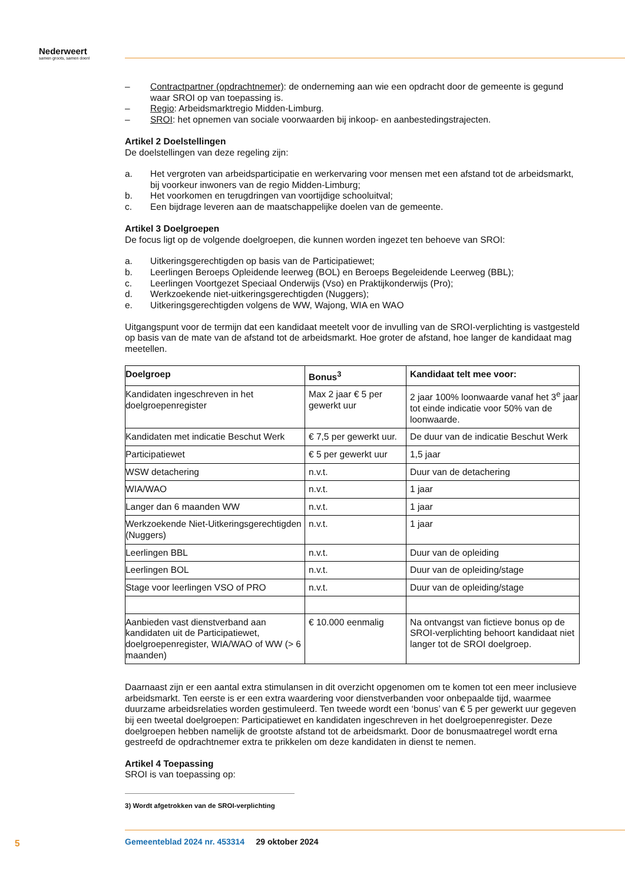Nederweert
samen groots, samen doen!
– Contractpartner (opdrachtnemer): de onderneming aan wie een opdracht door de gemeente is gegund waar SROI op van toepassing is.
– Regio: Arbeidsmarktregio Midden-Limburg.
– SROI: het opnemen van sociale voorwaarden bij inkoop- en aanbestedingstrajecten.
Artikel 2 Doelstellingen
De doelstellingen van deze regeling zijn:
a. Het vergroten van arbeidsparticipatie en werkervaring voor mensen met een afstand tot de arbeidsmarkt, bij voorkeur inwoners van de regio Midden-Limburg;
b. Het voorkomen en terugdringen van voortijdige schooluitval;
c. Een bijdrage leveren aan de maatschappelijke doelen van de gemeente.
Artikel 3 Doelgroepen
De focus ligt op de volgende doelgroepen, die kunnen worden ingezet ten behoeve van SROI:
a. Uitkeringsgerechtigden op basis van de Participatiewet;
b. Leerlingen Beroeps Opleidende leerweg (BOL) en Beroeps Begeleidende Leerweg (BBL);
c. Leerlingen Voortgezet Speciaal Onderwijs (Vso) en Praktijkonderwijs (Pro);
d. Werkzoekende niet-uitkeringsgerechtigden (Nuggers);
e. Uitkeringsgerechtigden volgens de WW, Wajong, WIA en WAO
Uitgangspunt voor de termijn dat een kandidaat meetelt voor de invulling van de SROI-verplichting is vastgesteld op basis van de mate van de afstand tot de arbeidsmarkt. Hoe groter de afstand, hoe langer de kandidaat mag meetellen.
| Doelgroep | Bonus<sup>3</sup> | Kandidaat telt mee voor: |
| --- | --- | --- |
| Kandidaten ingeschreven in het doelgroepenregister | Max 2 jaar € 5 per gewerkt uur | 2 jaar 100% loonwaarde vanaf het 3<sup>e</sup> jaar tot einde indicatie voor 50% van de loonwaarde. |
| Kandidaten met indicatie Beschut Werk | € 7,5 per gewerkt uur. | De duur van de indicatie Beschut Werk |
| Participatiewet | € 5 per gewerkt uur | 1,5 jaar |
| WSW detachering | n.v.t. | Duur van de detachering |
| WIA/WAO | n.v.t. | 1 jaar |
| Langer dan 6 maanden WW | n.v.t. | 1 jaar |
| Werkzoekende Niet-Uitkeringsgerechtigden (Nuggers) | n.v.t. | 1 jaar |
| Leerlingen BBL | n.v.t. | Duur van de opleiding |
| Leerlingen BOL | n.v.t. | Duur van de opleiding/stage |
| Stage voor leerlingen VSO of PRO | n.v.t. | Duur van de opleiding/stage |
| Aanbieden vast dienstverband aan kandidaten uit de Participatiewet, doelgroepenregister, WIA/WAO of WW (> 6 maanden) | € 10.000 eenmalig | Na ontvangst van fictieve bonus op de SROI-verplichting behoort kandidaat niet langer tot de SROI doelgroep. |
Daarnaast zijn er een aantal extra stimulansen in dit overzicht opgenomen om te komen tot een meer inclusieve arbeidsmarkt. Ten eerste is er een extra waardering voor dienstverbanden voor onbepaalde tijd, waarmee duurzame arbeidsrelaties worden gestimuleerd. Ten tweede wordt een ‘bonus’ van € 5 per gewerkt uur gegeven bij een tweetal doelgroepen: Participatiewet en kandidaten ingeschreven in het doelgroepenregister. Deze doelgroepen hebben namelijk de grootste afstand tot de arbeidsmarkt. Door de bonusmaatregel wordt erna gestreefd de opdrachtnemer extra te prikkelen om deze kandidaten in dienst te nemen.
Artikel 4 Toepassing
SROI is van toepassing op:
3) Wordt afgetrokken van de SROI-verplichting
5
Gemeenteblad 2024 nr. 453314 29 oktober 2024